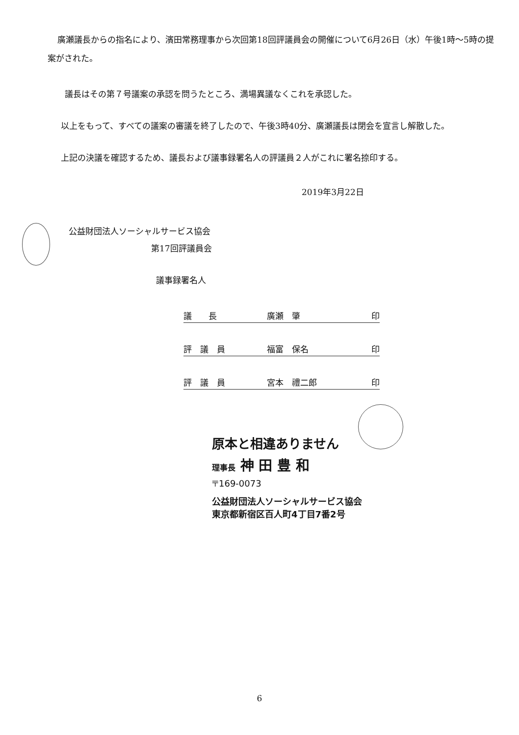廣瀬議長からの指名により、濱田常務理事から次回第18回評議員会の開催について6月26日（水）午後1時～5時の提案がされた。
議長はその第７号議案の承認を問うたところ、満場異議なくこれを承認した。
以上をもって、すべての議案の審議を終了したので、午後3時40分、廣瀬議長は閉会を宣言し解散した。
上記の決議を確認するため、議長および議事録署名人の評議員２人がこれに署名捺印する。
2019年3月22日
公益財団法人ソーシャルサービス協会
第17回評議員会
議事録署名人
議　　長 廣瀬　肇 印
評　議　員 福富　保名 印
評　議　員 宮本　禮二郎 印
原本と相違ありません
理事長 神 田 豊 和
〒169-0073
公益財団法人ソーシャルサービス協会
東京都新宿区百人町4丁目7番2号
6